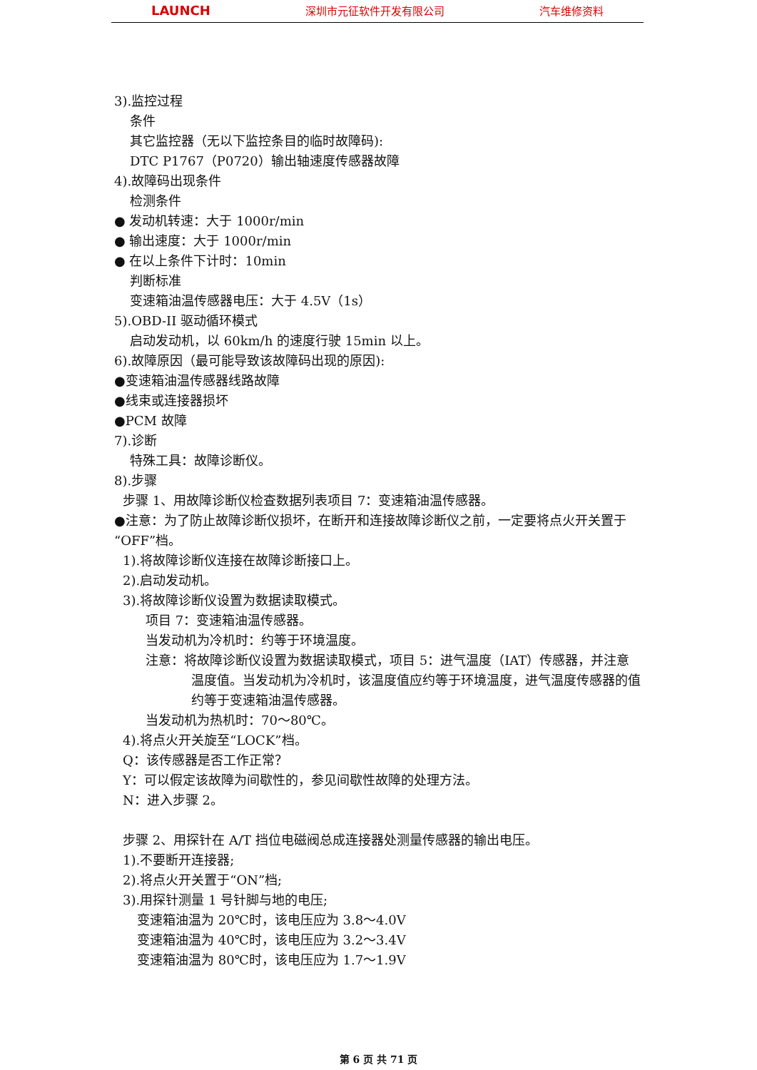LAUNCH 深圳市元征软件开发有限公司 汽车维修资料
3).监控过程
条件
其它监控器（无以下监控条目的临时故障码):
DTC P1767（P0720）输出轴速度传感器故障
4).故障码出现条件
检测条件
● 发动机转速：大于 1000r/min
● 输出速度：大于 1000r/min
● 在以上条件下计时：10min
判断标准
变速箱油温传感器电压：大于 4.5V（1s）
5).OBD-II 驱动循环模式
启动发动机，以 60km/h 的速度行驶 15min 以上。
6).故障原因（最可能导致该故障码出现的原因):
●变速箱油温传感器线路故障
●线束或连接器损坏
●PCM 故障
7).诊断
特殊工具：故障诊断仪。
8).步骤
步骤 1、用故障诊断仪检查数据列表项目 7：变速箱油温传感器。
●注意：为了防止故障诊断仪损坏，在断开和连接故障诊断仪之前，一定要将点火开关置于 “OFF”档。
1).将故障诊断仪连接在故障诊断接口上。
2).启动发动机。
3).将故障诊断仪设置为数据读取模式。
项目 7：变速箱油温传感器。
当发动机为冷机时：约等于环境温度。
注意：将故障诊断仪设置为数据读取模式，项目 5：进气温度（IAT）传感器，并注意温度值。当发动机为冷机时，该温度值应约等于环境温度，进气温度传感器的值约等于变速箱油温传感器。
当发动机为热机时：70～80℃。
4).将点火开关旋至“LOCK”档。
Q：该传感器是否工作正常？
Y：可以假定该故障为间歇性的，参见间歇性故障的处理方法。
N：进入步骤 2。
步骤 2、用探针在 A/T 挡位电磁阀总成连接器处测量传感器的输出电压。
1).不要断开连接器;
2).将点火开关置于“ON”档;
3).用探针测量 1 号针脚与地的电压;
变速箱油温为 20℃时，该电压应为 3.8～4.0V
变速箱油温为 40℃时，该电压应为 3.2～3.4V
变速箱油温为 80℃时，该电压应为 1.7～1.9V
第 6 页 共 71 页